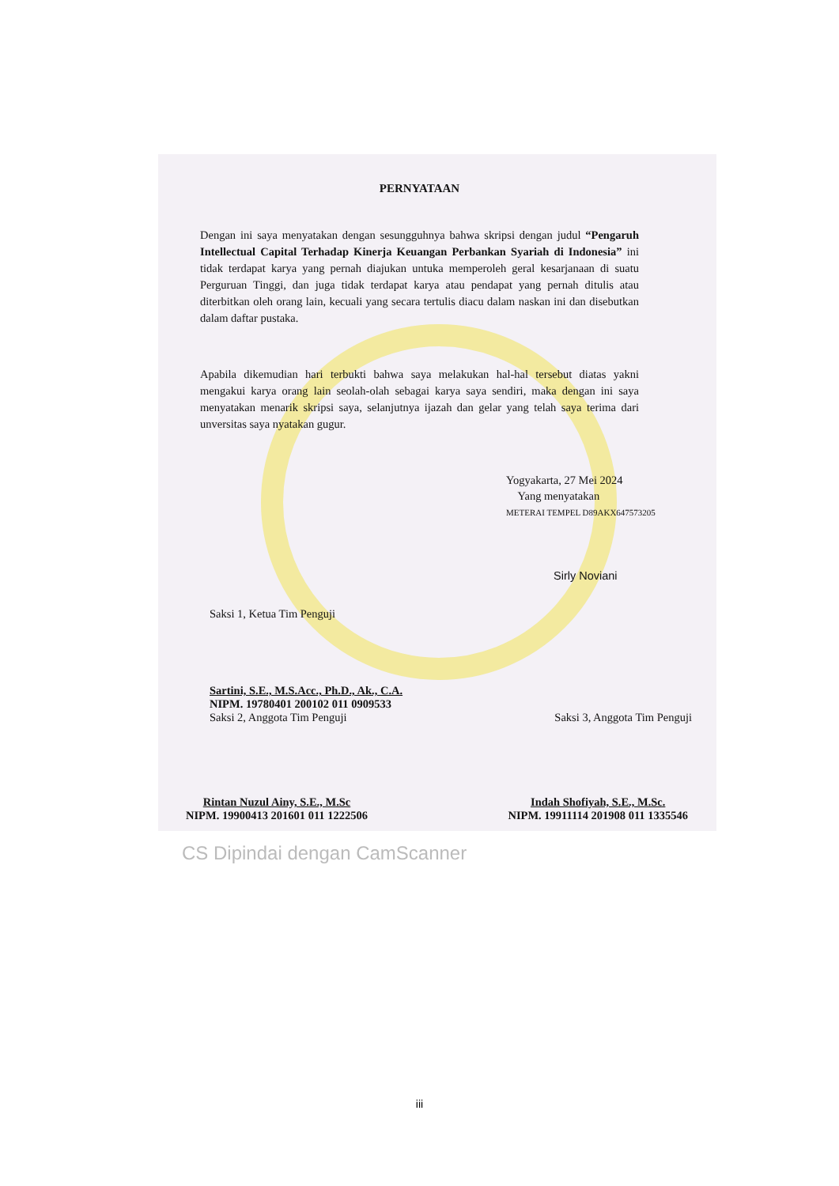PERNYATAAN
Dengan ini saya menyatakan dengan sesungguhnya bahwa skripsi dengan judul “Pengaruh Intellectual Capital Terhadap Kinerja Keuangan Perbankan Syariah di Indonesia” ini tidak terdapat karya yang pernah diajukan untuka memperoleh geral kesarjanaan di suatu Perguruan Tinggi, dan juga tidak terdapat karya atau pendapat yang pernah ditulis atau diterbitkan oleh orang lain, kecuali yang secara tertulis diacu dalam naskan ini dan disebutkan dalam daftar pustaka.
Apabila dikemudian hari terbukti bahwa saya melakukan hal-hal tersebut diatas yakni mengakui karya orang lain seolah-olah sebagai karya saya sendiri, maka dengan ini saya menyatakan menarik skripsi saya, selanjutnya ijazah dan gelar yang telah saya terima dari unversitas saya nyatakan gugur.
Yogyakarta, 27 Mei 2024
Yang menyatakan
METERAI TEMPEL D89AKX647573205
Sirly Noviani
Saksi 1, Ketua Tim Penguji
Sartini, S.E., M.S.Acc., Ph.D., Ak., C.A.
NIPM. 19780401 200102 011 0909533
Saksi 2, Anggota Tim Penguji Saksi 3, Anggota Tim Penguji
Rintan Nuzul Ainy, S.E., M.Sc
NIPM. 19900413 201601 011 1222506 Indah Shofiyah, S.E., M.Sc.
NIPM. 19911114 201908 011 1335546
CS Dipindai dengan CamScanner
iii